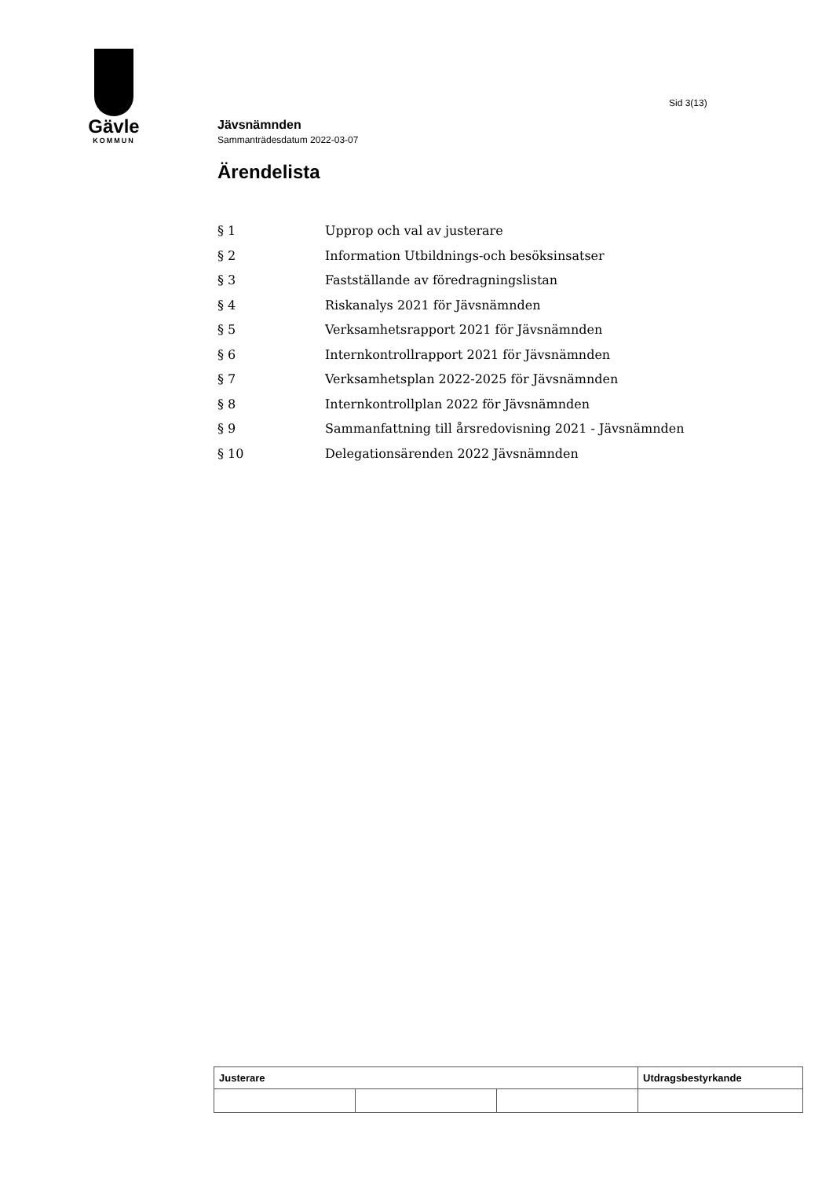Gävle
KOMMUN
Sid 3(13)
Jävsnämnden
Sammanträdesdatum 2022-03-07
Ärendelista
| § 1 | Upprop och val av justerare |
| § 2 | Information Utbildnings-och besöksinsatser |
| § 3 | Fastställande av föredragningslistan |
| § 4 | Riskanalys 2021 för Jävsnämnden |
| § 5 | Verksamhetsrapport 2021 för Jävsnämnden |
| § 6 | Internkontrollrapport 2021 för Jävsnämnden |
| § 7 | Verksamhetsplan 2022-2025 för Jävsnämnden |
| § 8 | Internkontrollplan 2022 för Jävsnämnden |
| § 9 | Sammanfattning till årsredovisning 2021 - Jävsnämnden |
| § 10 | Delegationsärenden 2022 Jävsnämnden |
| Justerare | | | Utdragsbestyrkande |